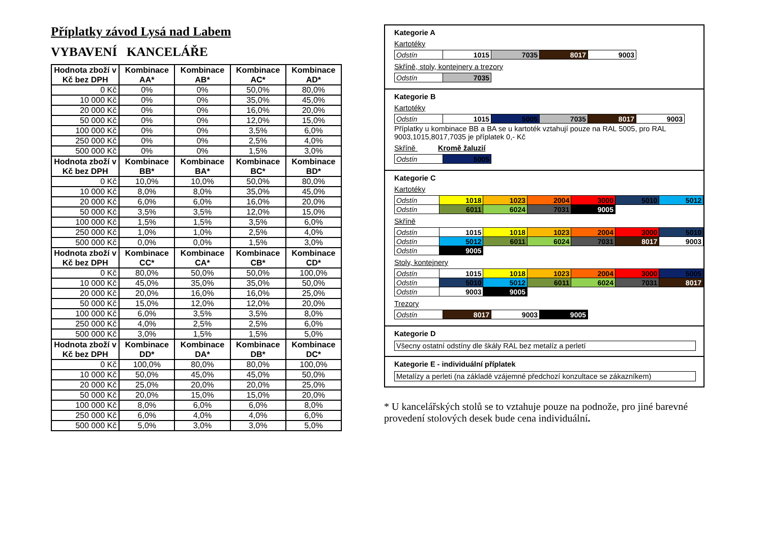Příplatky závod Lysá nad Labem
VYBAVENÍ KANCELÁŘE
| Hodnota zboží v Kč bez DPH | Kombinace AA* | Kombinace AB* | Kombinace AC* | Kombinace AD* |
| --- | --- | --- | --- | --- |
| 0 Kč | 0% | 0% | 50,0% | 80,0% |
| 10 000 Kč | 0% | 0% | 35,0% | 45,0% |
| 20 000 Kč | 0% | 0% | 16,0% | 20,0% |
| 50 000 Kč | 0% | 0% | 12,0% | 15,0% |
| 100 000 Kč | 0% | 0% | 3,5% | 6,0% |
| 250 000 Kč | 0% | 0% | 2,5% | 4,0% |
| 500 000 Kč | 0% | 0% | 1,5% | 3,0% |
| Hodnota zboží v Kč bez DPH | Kombinace BB* | Kombinace BA* | Kombinace BC* | Kombinace BD* |
| 0 Kč | 10,0% | 10,0% | 50,0% | 80,0% |
| 10 000 Kč | 8,0% | 8,0% | 35,0% | 45,0% |
| 20 000 Kč | 6,0% | 6,0% | 16,0% | 20,0% |
| 50 000 Kč | 3,5% | 3,5% | 12,0% | 15,0% |
| 100 000 Kč | 1,5% | 1,5% | 3,5% | 6,0% |
| 250 000 Kč | 1,0% | 1,0% | 2,5% | 4,0% |
| 500 000 Kč | 0,0% | 0,0% | 1,5% | 3,0% |
| Hodnota zboží v Kč bez DPH | Kombinace CC* | Kombinace CA* | Kombinace CB* | Kombinace CD* |
| 0 Kč | 80,0% | 50,0% | 50,0% | 100,0% |
| 10 000 Kč | 45,0% | 35,0% | 35,0% | 50,0% |
| 20 000 Kč | 20,0% | 16,0% | 16,0% | 25,0% |
| 50 000 Kč | 15,0% | 12,0% | 12,0% | 20,0% |
| 100 000 Kč | 6,0% | 3,5% | 3,5% | 8,0% |
| 250 000 Kč | 4,0% | 2,5% | 2,5% | 6,0% |
| 500 000 Kč | 3,0% | 1,5% | 1,5% | 5,0% |
| Hodnota zboží v Kč bez DPH | Kombinace DD* | Kombinace DA* | Kombinace DB* | Kombinace DC* |
| 0 Kč | 100,0% | 80,0% | 80,0% | 100,0% |
| 10 000 Kč | 50,0% | 45,0% | 45,0% | 50,0% |
| 20 000 Kč | 25,0% | 20,0% | 20,0% | 25,0% |
| 50 000 Kč | 20,0% | 15,0% | 15,0% | 20,0% |
| 100 000 Kč | 8,0% | 6,0% | 6,0% | 8,0% |
| 250 000 Kč | 6,0% | 4,0% | 4,0% | 6,0% |
| 500 000 Kč | 5,0% | 3,0% | 3,0% | 5,0% |
Kategorie A
Kartotéky
| Odstín | 1015 | 7035 | 8017 | 9003 |
Skříně, stoly, kontejnery a trezory
| Odstín | 7035 |
Kategorie B
Kartotéky
| Odstín | 1015 | 5005 | 7035 | 8017 | 9003 |
Příplatky u kombinace BB a BA se u kartoték vztahují pouze na RAL 5005, pro RAL 9003,1015,8017,7035 je příplatek 0,- Kč
Skříně Kromě žaluzií
| Odstín | 5005 |
Kategorie C
Kartotéky
| Odstín | 1018 | 1023 | 2004 | 3000 | 5010 | 5012 |
| Odstín | 6011 | 6024 | 7031 | 9005 | | |
Skříně
| Odstín | 1015 | 1018 | 1023 | 2004 | 3000 | 5010 |
| Odstín | 5012 | 6011 | 6024 | 7031 | 8017 | 9003 |
| Odstín | 9005 | | | | | |
Stoly, kontejnery
| Odstín | 1015 | 1018 | 1023 | 2004 | 3000 | 5005 |
| Odstín | 5010 | 5012 | 6011 | 6024 | 7031 | 8017 |
| Odstín | 9003 | 9005 | | | | |
Trezory
| Odstín | 8017 | 9003 | 9005 |
Kategorie D
Všecny ostatní odstíny dle škály RAL bez metalíz a perletí
Kategorie E - individuální příplatek
Metalízy a perleti (na základě vzájemné předchozí konzultace se zákazníkem)
* U kancelářských stolů se to vztahuje pouze na podnože, pro jiné barevné provedení stolových desek bude cena individuální.